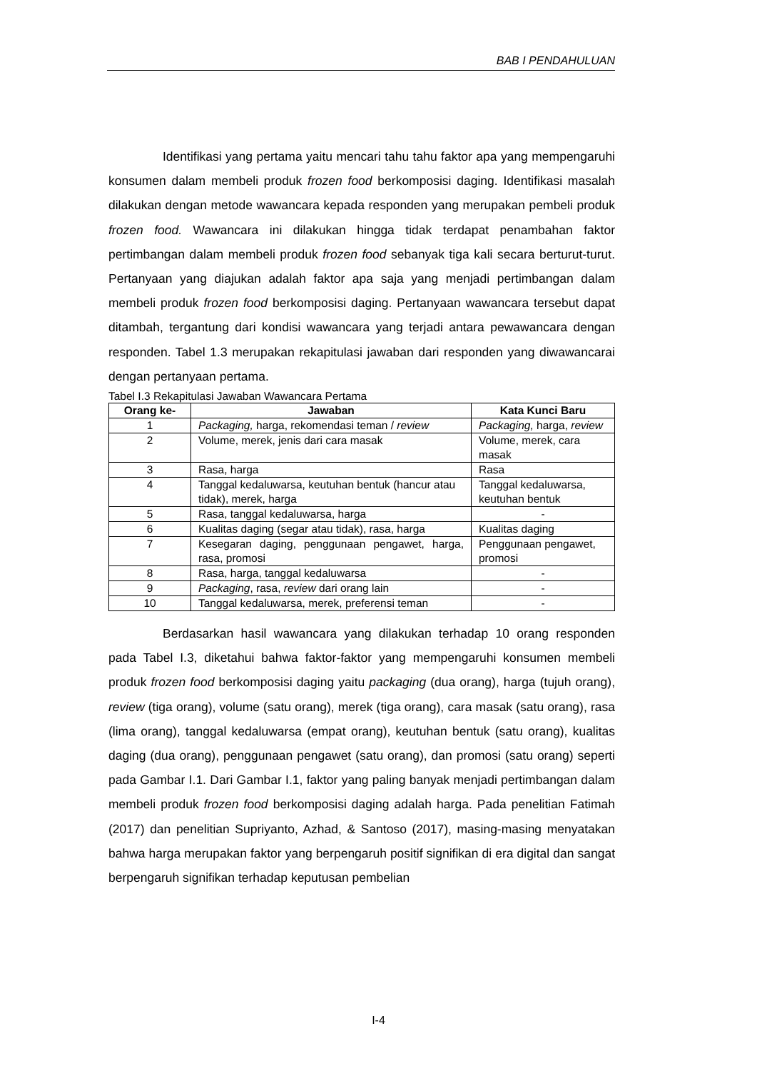BAB I PENDAHULUAN
Identifikasi yang pertama yaitu mencari tahu tahu faktor apa yang mempengaruhi konsumen dalam membeli produk frozen food berkomposisi daging. Identifikasi masalah dilakukan dengan metode wawancara kepada responden yang merupakan pembeli produk frozen food. Wawancara ini dilakukan hingga tidak terdapat penambahan faktor pertimbangan dalam membeli produk frozen food sebanyak tiga kali secara berturut-turut. Pertanyaan yang diajukan adalah faktor apa saja yang menjadi pertimbangan dalam membeli produk frozen food berkomposisi daging. Pertanyaan wawancara tersebut dapat ditambah, tergantung dari kondisi wawancara yang terjadi antara pewawancara dengan responden. Tabel 1.3 merupakan rekapitulasi jawaban dari responden yang diwawancarai dengan pertanyaan pertama.
Tabel I.3 Rekapitulasi Jawaban Wawancara Pertama
| Orang ke- | Jawaban | Kata Kunci Baru |
| --- | --- | --- |
| 1 | Packaging, harga, rekomendasi teman / review | Packaging, harga, review |
| 2 | Volume, merek, jenis dari cara masak | Volume, merek, cara masak |
| 3 | Rasa, harga | Rasa |
| 4 | Tanggal kedaluwarsa, keutuhan bentuk (hancur atau tidak), merek, harga | Tanggal kedaluwarsa, keutuhan bentuk |
| 5 | Rasa, tanggal kedaluwarsa, harga | - |
| 6 | Kualitas daging (segar atau tidak), rasa, harga | Kualitas daging |
| 7 | Kesegaran daging, penggunaan pengawet, harga, rasa, promosi | Penggunaan pengawet, promosi |
| 8 | Rasa, harga, tanggal kedaluwarsa | - |
| 9 | Packaging , rasa, review dari orang lain | - |
| 10 | Tanggal kedaluwarsa, merek, preferensi teman | - |
Berdasarkan hasil wawancara yang dilakukan terhadap 10 orang responden pada Tabel I.3, diketahui bahwa faktor-faktor yang mempengaruhi konsumen membeli produk frozen food berkomposisi daging yaitu packaging (dua orang), harga (tujuh orang), review (tiga orang), volume (satu orang), merek (tiga orang), cara masak (satu orang), rasa (lima orang), tanggal kedaluwarsa (empat orang), keutuhan bentuk (satu orang), kualitas daging (dua orang), penggunaan pengawet (satu orang), dan promosi (satu orang) seperti pada Gambar I.1. Dari Gambar I.1, faktor yang paling banyak menjadi pertimbangan dalam membeli produk frozen food berkomposisi daging adalah harga. Pada penelitian Fatimah (2017) dan penelitian Supriyanto, Azhad, & Santoso (2017), masing-masing menyatakan bahwa harga merupakan faktor yang berpengaruh positif signifikan di era digital dan sangat berpengaruh signifikan terhadap keputusan pembelian
I-4